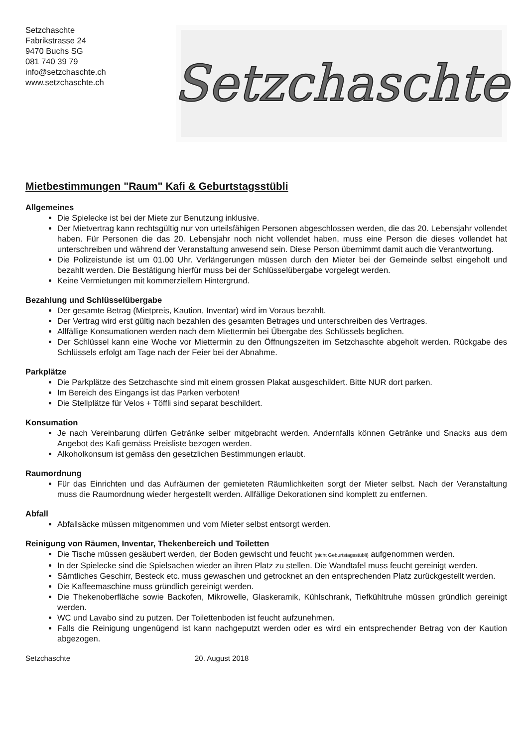Setzchaschte
Fabrikstrasse 24
9470 Buchs SG
081 740 39 79
info@setzchaschte.ch
www.setzchaschte.ch
Setzchaschte
Mietbestimmungen "Raum" Kafi & Geburtstagsstübli
Allgemeines
Die Spielecke ist bei der Miete zur Benutzung inklusive.
Der Mietvertrag kann rechtsgültig nur von urteilsfähigen Personen abgeschlossen werden, die das 20. Lebensjahr vollendet haben. Für Personen die das 20. Lebensjahr noch nicht vollendet haben, muss eine Person die dieses vollendet hat unterschreiben und während der Veranstaltung anwesend sein. Diese Person übernimmt damit auch die Verantwortung.
Die Polizeistunde ist um 01.00 Uhr. Verlängerungen müssen durch den Mieter bei der Gemeinde selbst eingeholt und bezahlt werden. Die Bestätigung hierfür muss bei der Schlüsselübergabe vorgelegt werden.
Keine Vermietungen mit kommerziellem Hintergrund.
Bezahlung und Schlüsselübergabe
Der gesamte Betrag (Mietpreis, Kaution, Inventar) wird im Voraus bezahlt.
Der Vertrag wird erst gültig nach bezahlen des gesamten Betrages und unterschreiben des Vertrages.
Allfällige Konsumationen werden nach dem Miettermin bei Übergabe des Schlüssels beglichen.
Der Schlüssel kann eine Woche vor Miettermin zu den Öffnungszeiten im Setzchaschte abgeholt werden. Rückgabe des Schlüssels erfolgt am Tage nach der Feier bei der Abnahme.
Parkplätze
Die Parkplätze des Setzchaschte sind mit einem grossen Plakat ausgeschildert. Bitte NUR dort parken.
Im Bereich des Eingangs ist das Parken verboten!
Die Stellplätze für Velos + Töffli sind separat beschildert.
Konsumation
Je nach Vereinbarung dürfen Getränke selber mitgebracht werden. Andernfalls können Getränke und Snacks aus dem Angebot des Kafi gemäss Preisliste bezogen werden.
Alkoholkonsum ist gemäss den gesetzlichen Bestimmungen erlaubt.
Raumordnung
Für das Einrichten und das Aufräumen der gemieteten Räumlichkeiten sorgt der Mieter selbst. Nach der Veranstaltung muss die Raumordnung wieder hergestellt werden. Allfällige Dekorationen sind komplett zu entfernen.
Abfall
Abfallsäcke müssen mitgenommen und vom Mieter selbst entsorgt werden.
Reinigung von Räumen, Inventar, Thekenbereich und Toiletten
Die Tische müssen gesäubert werden, der Boden gewischt und feucht (nicht Geburtstagsstübli) aufgenommen werden.
In der Spielecke sind die Spielsachen wieder an ihren Platz zu stellen. Die Wandtafel muss feucht gereinigt werden.
Sämtliches Geschirr, Besteck etc. muss gewaschen und getrocknet an den entsprechenden Platz zurückgestellt werden.
Die Kaffeemaschine muss gründlich gereinigt werden.
Die Thekenoberfläche sowie Backofen, Mikrowelle, Glaskeramik, Kühlschrank, Tiefkühltruhe müssen gründlich gereinigt werden.
WC und Lavabo sind zu putzen. Der Toilettenboden ist feucht aufzunehmen.
Falls die Reinigung ungenügend ist kann nachgeputzt werden oder es wird ein entsprechender Betrag von der Kaution abgezogen.
Setzchaschte 20. August 2018